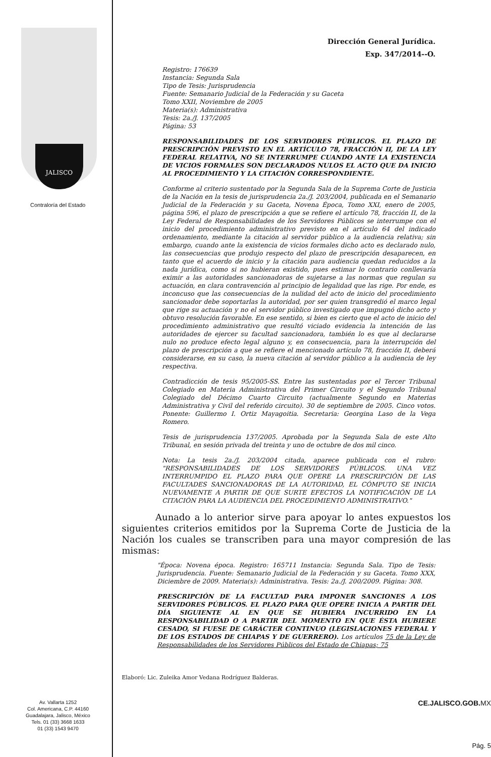JALISCO
Contraloría del Estado
Av. Vallarta 1252
Col. Americana, C.P. 44160
Guadalajara, Jalisco, México
Tels. 01 (33) 3668 1633
01 (33) 1543 9470
Dirección General Jurídica.
Exp. 347/2014--O.
Registro: 176639
Instancia: Segunda Sala
Tipo de Tesis: Jurisprudencia
Fuente: Semanario Judicial de la Federación y su Gaceta
Tomo XXII, Noviembre de 2005
Materia(s): Administrativa
Tesis: 2a./J. 137/2005
Página: 53
RESPONSABILIDADES DE LOS SERVIDORES PÚBLICOS. EL PLAZO DE PRESCRIPCIÓN PREVISTO EN EL ARTÍCULO 78, FRACCIÓN II, DE LA LEY FEDERAL RELATIVA, NO SE INTERRUMPE CUANDO ANTE LA EXISTENCIA DE VICIOS FORMALES SON DECLARADOS NULOS EL ACTO QUE DA INICIO AL PROCEDIMIENTO Y LA CITACIÓN CORRESPONDIENTE.
Conforme al criterio sustentado por la Segunda Sala de la Suprema Corte de Justicia de la Nación en la tesis de jurisprudencia 2a./J. 203/2004, publicada en el Semanario Judicial de la Federación y su Gaceta, Novena Época, Tomo XXI, enero de 2005, página 596, el plazo de prescripción a que se refiere el artículo 78, fracción II, de la Ley Federal de Responsabilidades de los Servidores Públicos se interrumpe con el inicio del procedimiento administrativo previsto en el artículo 64 del indicado ordenamiento, mediante la citación al servidor público a la audiencia relativa; sin embargo, cuando ante la existencia de vicios formales dicho acto es declarado nulo, las consecuencias que produjo respecto del plazo de prescripción desaparecen, en tanto que el acuerdo de inicio y la citación para audiencia quedan reducidos a la nada jurídica, como si no hubieran existido, pues estimar lo contrario conllevaría eximir a las autoridades sancionadoras de sujetarse a las normas que regulan su actuación, en clara contravención al principio de legalidad que las rige. Por ende, es inconcuso que las consecuencias de la nulidad del acto de inicio del procedimiento sancionador debe soportarlas la autoridad, por ser quien transgredió el marco legal que rige su actuación y no el servidor público investigado que impugnó dicho acto y obtuvo resolución favorable. En ese sentido, si bien es cierto que el acto de inicio del procedimiento administrativo que resultó viciado evidencia la intención de las autoridades de ejercer su facultad sancionadora, también lo es que al declararse nulo no produce efecto legal alguno y, en consecuencia, para la interrupción del plazo de prescripción a que se refiere el mencionado artículo 78, fracción II, deberá considerarse, en su caso, la nueva citación al servidor público a la audiencia de ley respectiva.
Contradicción de tesis 95/2005-SS. Entre las sustentadas por el Tercer Tribunal Colegiado en Materia Administrativa del Primer Circuito y el Segundo Tribunal Colegiado del Décimo Cuarto Circuito (actualmente Segundo en Materias Administrativa y Civil del referido circuito). 30 de septiembre de 2005. Cinco votos. Ponente: Guillermo I. Ortiz Mayagoitia. Secretaria: Georgina Laso de la Vega Romero.
Tesis de jurisprudencia 137/2005. Aprobada por la Segunda Sala de este Alto Tribunal, en sesión privada del treinta y uno de octubre de dos mil cinco.
Nota: La tesis 2a./J. 203/2004 citada, aparece publicada con el rubro: "RESPONSABILIDADES DE LOS SERVIDORES PÚBLICOS. UNA VEZ INTERRUMPIDO EL PLAZO PARA QUE OPERE LA PRESCRIPCIÓN DE LAS FACULTADES SANCIONADORAS DE LA AUTORIDAD, EL CÓMPUTO SE INICIA NUEVAMENTE A PARTIR DE QUE SURTE EFECTOS LA NOTIFICACIÓN DE LA CITACIÓN PARA LA AUDIENCIA DEL PROCEDIMIENTO ADMINISTRATIVO."
Aunado a lo anterior sirve para apoyar lo antes expuestos los siguientes criterios emitidos por la Suprema Corte de Justicia de la Nación los cuales se transcriben para una mayor compresión de las mismas:
"Época: Novena época. Registro: 165711 Instancia: Segunda Sala. Tipo de Tesis: Jurisprudencia. Fuente: Semanario Judicial de la Federación y su Gaceta. Tomo XXX, Diciembre de 2009. Materia(s): Administrativa. Tesis: 2a./J. 200/2009. Página: 308.
PRESCRIPCIÓN DE LA FACULTAD PARA IMPONER SANCIONES A LOS SERVIDORES PÚBLICOS. EL PLAZO PARA QUE OPERE INICIA A PARTIR DEL DÍA SIGUIENTE AL EN QUE SE HUBIERA INCURRIDO EN LA RESPONSABILIDAD O A PARTIR DEL MOMENTO EN QUE ÉSTA HUBIERE CESADO, SI FUESE DE CARÁCTER CONTINUO (LEGISLACIONES FEDERAL Y DE LOS ESTADOS DE CHIAPAS Y DE GUERRERO). Los artículos 75 de la Ley de Responsabilidades de los Servidores Públicos del Estado de Chiapas; 75
Elaboró: Lic. Zuleika Amor Vedana Rodríguez Balderas.
CE.JALISCO.GOB.MX
Pág. 5